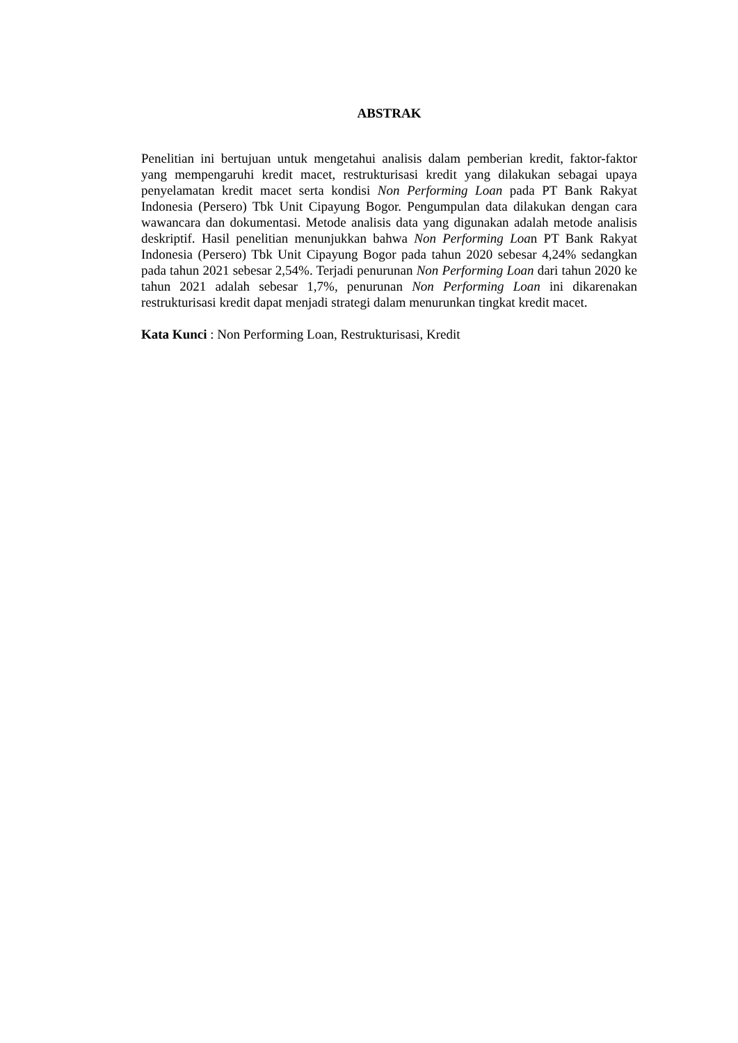ABSTRAK
Penelitian ini bertujuan untuk mengetahui analisis dalam pemberian kredit, faktor-faktor yang mempengaruhi kredit macet, restrukturisasi kredit yang dilakukan sebagai upaya penyelamatan kredit macet serta kondisi Non Performing Loan pada PT Bank Rakyat Indonesia (Persero) Tbk Unit Cipayung Bogor. Pengumpulan data dilakukan dengan cara wawancara dan dokumentasi. Metode analisis data yang digunakan adalah metode analisis deskriptif. Hasil penelitian menunjukkan bahwa Non Performing Loan PT Bank Rakyat Indonesia (Persero) Tbk Unit Cipayung Bogor pada tahun 2020 sebesar 4,24% sedangkan pada tahun 2021 sebesar 2,54%. Terjadi penurunan Non Performing Loan dari tahun 2020 ke tahun 2021 adalah sebesar 1,7%, penurunan Non Performing Loan ini dikarenakan restrukturisasi kredit dapat menjadi strategi dalam menurunkan tingkat kredit macet.
Kata Kunci : Non Performing Loan, Restrukturisasi, Kredit